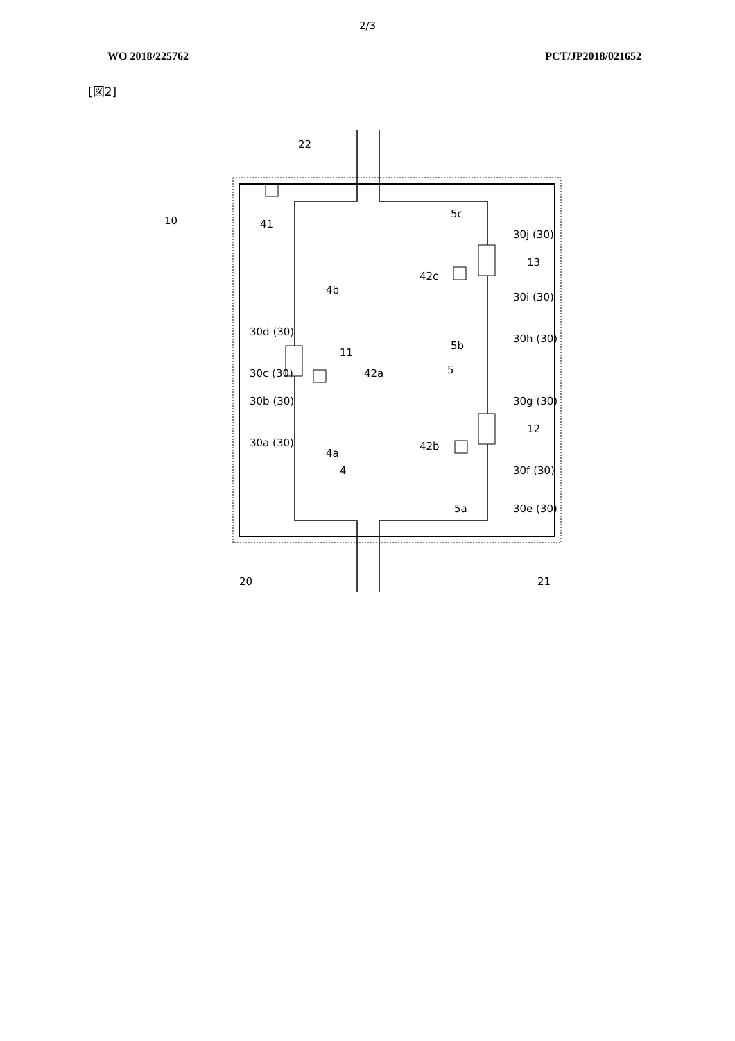2/3
WO 2018/225762 PCT/JP2018/021652
[図2]
10
41
22
4b
30d (30)
11
30c (30)
42a
30b (30)
30a (30)
4a
4
5c
30j (30)
13
42c
30i (30)
30h (30)
5b
5
30g (30)
12
42b
30f (30)
30e (30)
5a
20
21